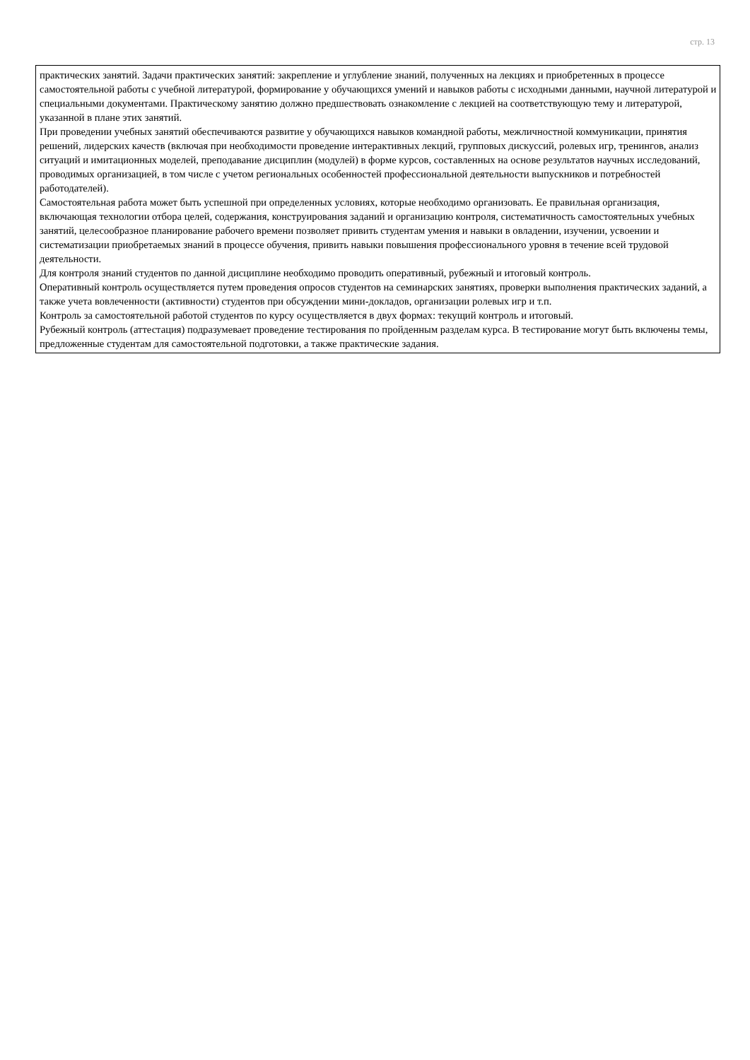стр. 13
практических занятий. Задачи практических занятий: закрепление и углубление знаний, полученных на лекциях и приобретенных в процессе самостоятельной работы с учебной литературой, формирование у обучающихся умений и навыков работы с исходными данными, научной литературой и специальными документами. Практическому занятию должно предшествовать ознакомление с лекцией на соответствующую тему и литературой, указанной в плане этих занятий.
При проведении учебных занятий обеспечиваются развитие у обучающихся навыков командной работы, межличностной коммуникации, принятия решений, лидерских качеств (включая при необходимости проведение интерактивных лекций, групповых дискуссий, ролевых игр, тренингов, анализ ситуаций и имитационных моделей, преподавание дисциплин (модулей) в форме курсов, составленных на основе результатов научных исследований, проводимых организацией, в том числе с учетом региональных особенностей профессиональной деятельности выпускников и потребностей работодателей).
Самостоятельная работа может быть успешной при определенных условиях, которые необходимо организовать. Ее правильная организация, включающая технологии отбора целей, содержания, конструирования заданий и организацию контроля, систематичность самостоятельных учебных занятий, целесообразное планирование рабочего времени позволяет привить студентам умения и навыки в овладении, изучении, усвоении и систематизации приобретаемых знаний в процессе обучения, привить навыки повышения профессионального уровня в течение всей трудовой деятельности.
Для контроля знаний студентов по данной дисциплине необходимо проводить оперативный, рубежный и итоговый контроль.
Оперативный контроль осуществляется путем проведения опросов студентов на семинарских занятиях, проверки выполнения практических заданий, а также учета вовлеченности (активности) студентов при обсуждении мини-докладов, организации ролевых игр и т.п.
Контроль за самостоятельной работой студентов по курсу осуществляется в двух формах: текущий контроль и итоговый.
Рубежный контроль (аттестация) подразумевает проведение тестирования по пройденным разделам курса. В тестирование могут быть включены темы, предложенные студентам для самостоятельной подготовки, а также практические задания.